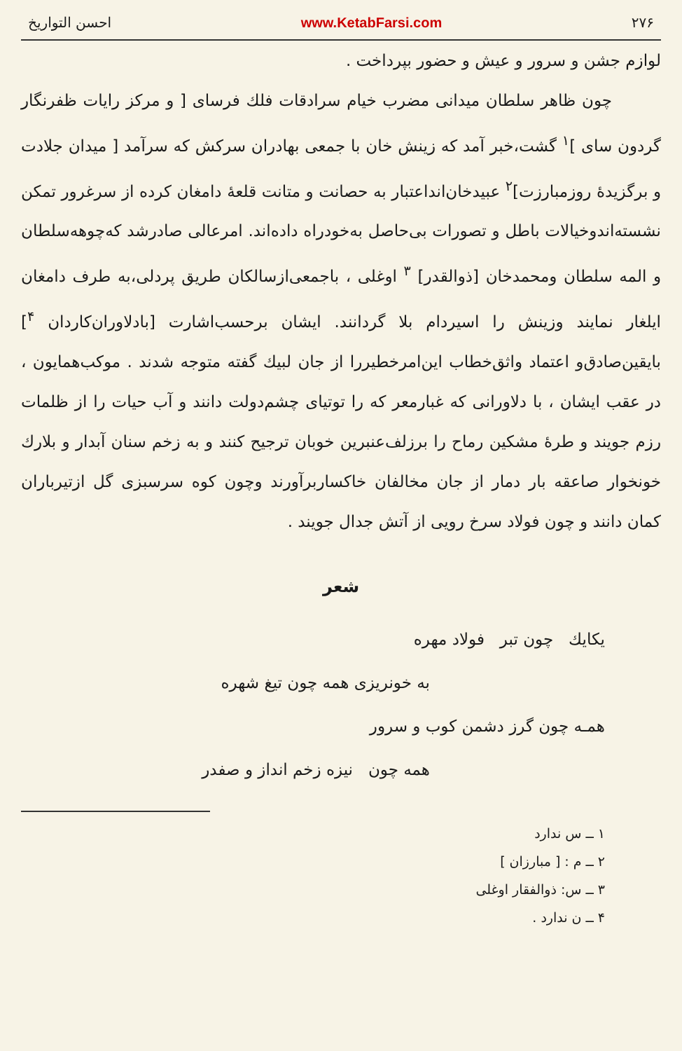۲۷۶ www.KetabFarsi.com احسن التواریخ
لوازم جشن و سرور و عیش و حضور بپرداخت .
چون ظاهر سلطان میدانی مضرب خیام سرادقات فلك فرسای [ و مرکز رایات ظفرنگار گردون سای ]<sup>۱</sup> گشت،خبر آمد که زینش خان با جمعی بهادران سرکش که سرآمد [ میدان جلادت و برگزیدهٔ روزمبارزت]<sup>۲</sup> عبیدخان‌انداعتبار به حصانت و متانت قلعهٔ دامغان کرده از سرغرور تمکن نشسته‌اندوخیالات باطل و تصورات بی‌حاصل به‌خودراه داده‌اند. امرعالی صادرشد که‌چوهه‌سلطان و المه سلطان ومحمدخان [ذوالقدر] <sup>۳</sup> اوغلی ، باجمعی‌ازسالکان طریق پردلی،به طرف دامغان ایلغار نمایند وزینش را اسیردام بلا گردانند. ایشان برحسب‌اشارت [بادلاوران‌کاردان <sup>۴</sup>] بایقین‌صادق‌و اعتماد واثق‌خطاب این‌امرخطیررا از جان لبیك گفته متوجه شدند . موکب‌همایون ، در عقب ایشان ، با دلاورانی که غبارمعر که را توتیای چشم‌دولت دانند و آب حیات را از ظلمات رزم جویند و طرهٔ مشکین رماح را برزلف‌عنبرین خوبان ترجیح کنند و به زخم سنان آبدار و بلارك خونخوار صاعقه بار دمار از جان مخالفان خاکساربرآورند وچون کوه سرسبزی گل ازتیرباران کمان دانند و چون فولاد سرخ رویی از آتش جدال جویند .
شعر
یکایك چون تبر فولاد مهره
به خونریزی همه چون تیغ شهره
همـه چون گرز دشمن کوب و سرور
همه چون نیزه زخم انداز و صفدر
۱ ــ س ندارد
۲ ــ م : [ مبارزان ]
۳ ــ س: ذوالفقار اوغلی
۴ ــ ن ندارد .